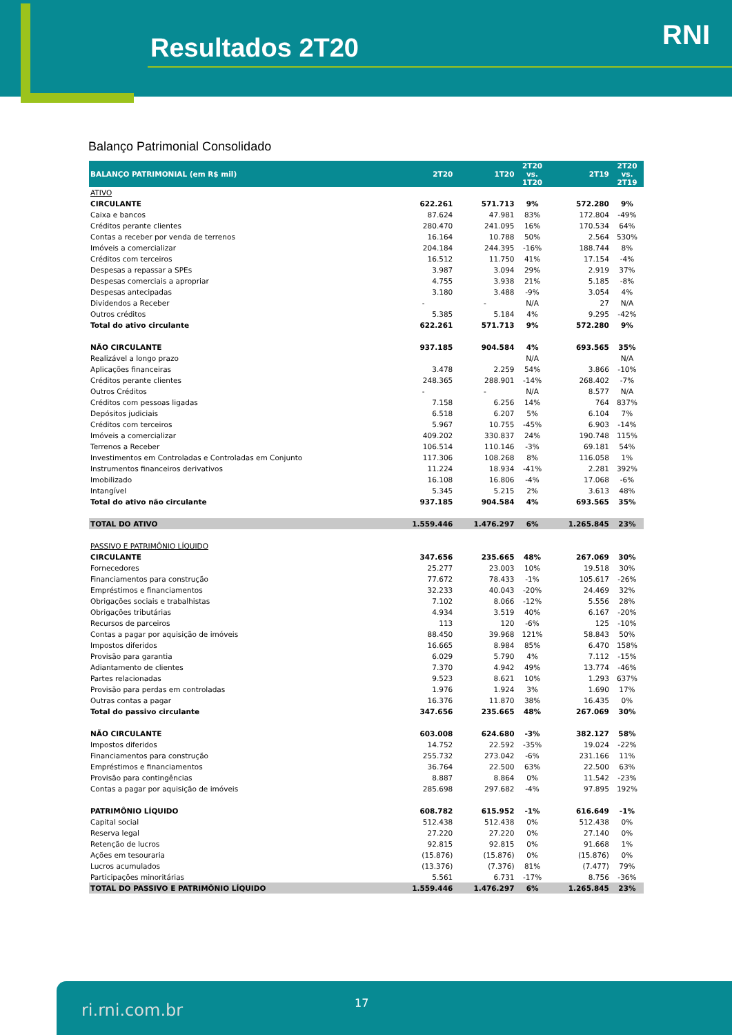Resultados 2T20 RNI
Balanço Patrimonial Consolidado
| BALANÇO PATRIMONIAL (em R$ mil) | 2T20 | 1T20 | 2T20 vs. 1T20 | 2T19 | 2T20 vs. 2T19 |
| --- | --- | --- | --- | --- | --- |
| ATIVO | | | | | |
| CIRCULANTE | 622.261 | 571.713 | 9% | 572.280 | 9% |
| Caixa e bancos | 87.624 | 47.981 | 83% | 172.804 | -49% |
| Créditos perante clientes | 280.470 | 241.095 | 16% | 170.534 | 64% |
| Contas a receber por venda de terrenos | 16.164 | 10.788 | 50% | 2.564 | 530% |
| Imóveis a comercializar | 204.184 | 244.395 | -16% | 188.744 | 8% |
| Créditos com terceiros | 16.512 | 11.750 | 41% | 17.154 | -4% |
| Despesas a repassar a SPEs | 3.987 | 3.094 | 29% | 2.919 | 37% |
| Despesas comerciais a apropriar | 4.755 | 3.938 | 21% | 5.185 | -8% |
| Despesas antecipadas | 3.180 | 3.488 | -9% | 3.054 | 4% |
| Dividendos a Receber | - | - | N/A | 27 | N/A |
| Outros créditos | 5.385 | 5.184 | 4% | 9.295 | -42% |
| Total do ativo circulante | 622.261 | 571.713 | 9% | 572.280 | 9% |
| NÃO CIRCULANTE | 937.185 | 904.584 | 4% | 693.565 | 35% |
| Realizável a longo prazo | | | N/A | | N/A |
| Aplicações financeiras | 3.478 | 2.259 | 54% | 3.866 | -10% |
| Créditos perante clientes | 248.365 | 288.901 | -14% | 268.402 | -7% |
| Outros Créditos | - | - | N/A | 8.577 | N/A |
| Créditos com pessoas ligadas | 7.158 | 6.256 | 14% | 764 | 837% |
| Depósitos judiciais | 6.518 | 6.207 | 5% | 6.104 | 7% |
| Créditos com terceiros | 5.967 | 10.755 | -45% | 6.903 | -14% |
| Imóveis a comercializar | 409.202 | 330.837 | 24% | 190.748 | 115% |
| Terrenos a Receber | 106.514 | 110.146 | -3% | 69.181 | 54% |
| Investimentos em Controladas e Controladas em Conjunto | 117.306 | 108.268 | 8% | 116.058 | 1% |
| Instrumentos financeiros derivativos | 11.224 | 18.934 | -41% | 2.281 | 392% |
| Imobilizado | 16.108 | 16.806 | -4% | 17.068 | -6% |
| Intangível | 5.345 | 5.215 | 2% | 3.613 | 48% |
| Total do ativo não circulante | 937.185 | 904.584 | 4% | 693.565 | 35% |
| TOTAL DO ATIVO | 1.559.446 | 1.476.297 | 6% | 1.265.845 | 23% |
| PASSIVO E PATRIMÔNIO LÍQUIDO | | | | | |
| CIRCULANTE | 347.656 | 235.665 | 48% | 267.069 | 30% |
| Fornecedores | 25.277 | 23.003 | 10% | 19.518 | 30% |
| Financiamentos para construção | 77.672 | 78.433 | -1% | 105.617 | -26% |
| Empréstimos e financiamentos | 32.233 | 40.043 | -20% | 24.469 | 32% |
| Obrigações sociais e trabalhistas | 7.102 | 8.066 | -12% | 5.556 | 28% |
| Obrigações tributárias | 4.934 | 3.519 | 40% | 6.167 | -20% |
| Recursos de parceiros | 113 | 120 | -6% | 125 | -10% |
| Contas a pagar por aquisição de imóveis | 88.450 | 39.968 | 121% | 58.843 | 50% |
| Impostos diferidos | 16.665 | 8.984 | 85% | 6.470 | 158% |
| Provisão para garantia | 6.029 | 5.790 | 4% | 7.112 | -15% |
| Adiantamento de clientes | 7.370 | 4.942 | 49% | 13.774 | -46% |
| Partes relacionadas | 9.523 | 8.621 | 10% | 1.293 | 637% |
| Provisão para perdas em controladas | 1.976 | 1.924 | 3% | 1.690 | 17% |
| Outras contas a pagar | 16.376 | 11.870 | 38% | 16.435 | 0% |
| Total do passivo circulante | 347.656 | 235.665 | 48% | 267.069 | 30% |
| NÃO CIRCULANTE | 603.008 | 624.680 | -3% | 382.127 | 58% |
| Impostos diferidos | 14.752 | 22.592 | -35% | 19.024 | -22% |
| Financiamentos para construção | 255.732 | 273.042 | -6% | 231.166 | 11% |
| Empréstimos e financiamentos | 36.764 | 22.500 | 63% | 22.500 | 63% |
| Provisão para contingências | 8.887 | 8.864 | 0% | 11.542 | -23% |
| Contas a pagar por aquisição de imóveis | 285.698 | 297.682 | -4% | 97.895 | 192% |
| PATRIMÔNIO LÍQUIDO | 608.782 | 615.952 | -1% | 616.649 | -1% |
| Capital social | 512.438 | 512.438 | 0% | 512.438 | 0% |
| Reserva legal | 27.220 | 27.220 | 0% | 27.140 | 0% |
| Retenção de lucros | 92.815 | 92.815 | 0% | 91.668 | 1% |
| Ações em tesouraria | (15.876) | (15.876) | 0% | (15.876) | 0% |
| Lucros acumulados | (13.376) | (7.376) | 81% | (7.477) | 79% |
| Participações minoritárias | 5.561 | 6.731 | -17% | 8.756 | -36% |
| TOTAL DO PASSIVO E PATRIMÔNIO LÍQUIDO | 1.559.446 | 1.476.297 | 6% | 1.265.845 | 23% |
ri.rni.com.br 17